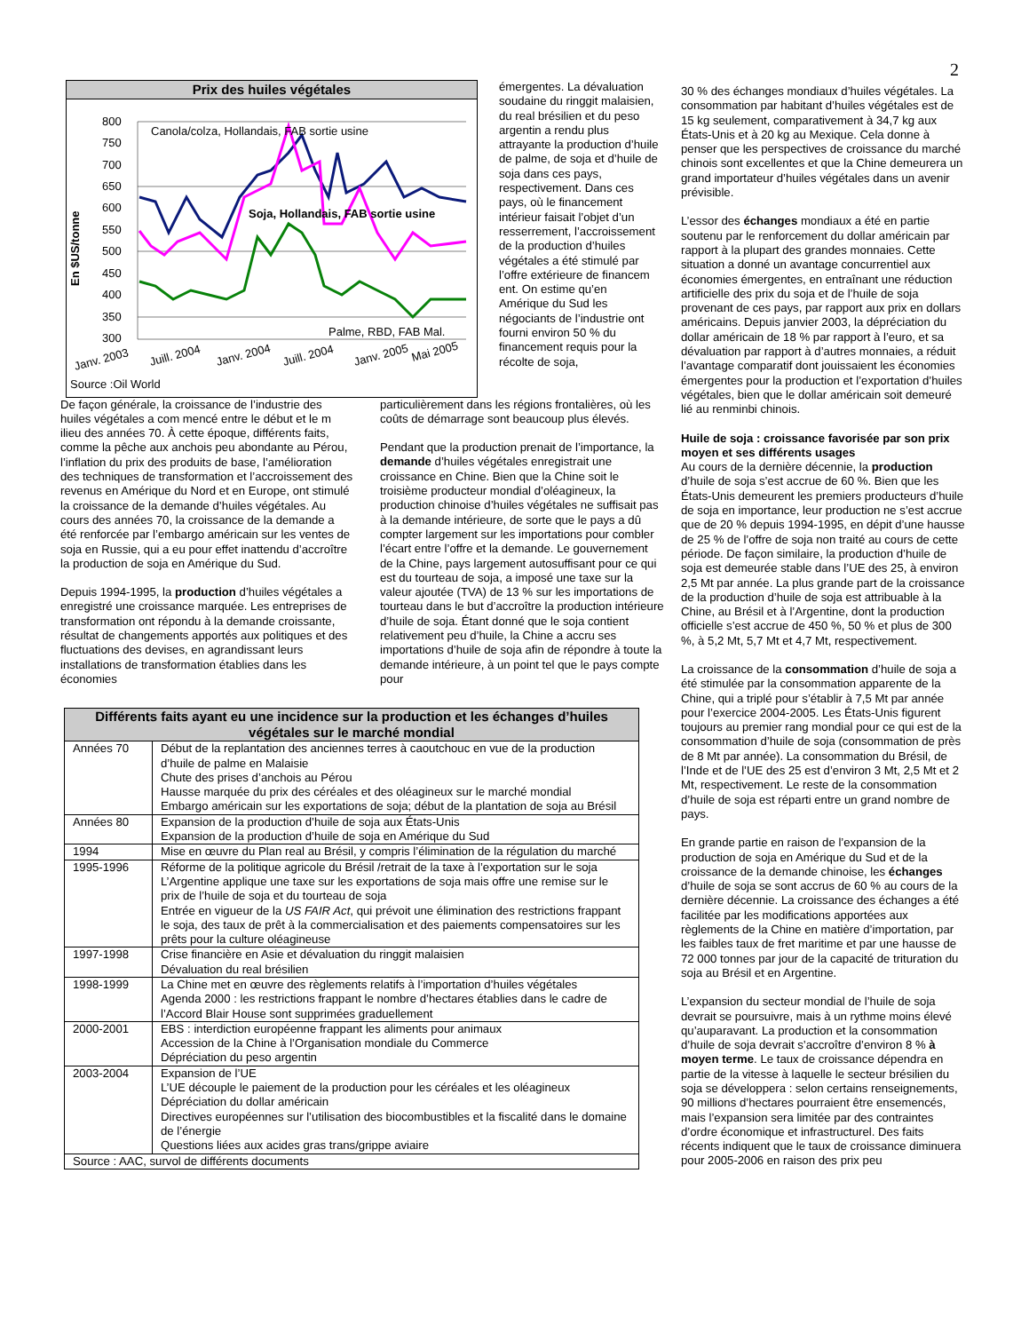2
Prix des huiles végétales
En $US/tonne
800
750
700
650
600
550
500
450
400
350
300
Canola/colza, Hollandais, FAB sortie usine
Soja, Hollandais, FAB sortie usine
Palme, RBD, FAB Mal.
Janv. 2003
Juill. 2004
Janv. 2004
Juill. 2004
Janv. 2005
Mai 2005
Source :Oil World
émergentes. La dévaluation soudaine du ringgit malaisien, du real brésilien et du peso argentin a rendu plus attrayante la production d’huile de palme, de soja et d’huile de soja dans ces pays, respectivement. Dans ces pays, où le financement intérieur faisait l’objet d’un resserrement, l’accroissement de la production d’huiles végétales a été stimulé par l’offre extérieure de financem ent. On estime qu’en Amérique du Sud les négociants de l’industrie ont fourni environ 50 % du financement requis pour la récolte de soja,
De façon générale, la croissance de l’industrie des huiles végétales a com mencé entre le début et le m ilieu des années 70. À cette époque, différents faits, comme la pêche aux anchois peu abondante au Pérou, l’inflation du prix des produits de base, l’amélioration des techniques de transformation et l’accroissement des revenus en Amérique du Nord et en Europe, ont stimulé la croissance de la demande d’huiles végétales. Au cours des années 70, la croissance de la demande a été renforcée par l’embargo américain sur les ventes de soja en Russie, qui a eu pour effet inattendu d’accroître la production de soja en Amérique du Sud.
Depuis 1994-1995, la production d’huiles végétales a enregistré une croissance marquée. Les entreprises de transformation ont répondu à la demande croissante, résultat de changements apportés aux politiques et des fluctuations des devises, en agrandissant leurs installations de transformation établies dans les économies
particulièrement dans les régions frontalières, où les coûts de démarrage sont beaucoup plus élevés.
Pendant que la production prenait de l’importance, la demande d’huiles végétales enregistrait une croissance en Chine. Bien que la Chine soit le troisième producteur mondial d’oléagineux, la production chinoise d’huiles végétales ne suffisait pas à la demande intérieure, de sorte que le pays a dû compter largement sur les importations pour combler l’écart entre l’offre et la demande. Le gouvernement de la Chine, pays largement autosuffisant pour ce qui est du tourteau de soja, a imposé une taxe sur la valeur ajoutée (TVA) de 13 % sur les importations de tourteau dans le but d’accroître la production intérieure d’huile de soja. Étant donné que le soja contient relativement peu d’huile, la Chine a accru ses importations d’huile de soja afin de répondre à toute la demande intérieure, à un point tel que le pays compte pour
| Différents faits ayant eu une incidence sur la production et les échanges d’huiles végétales sur le marché mondial | |
| --- | --- |
| Années 70 | Début de la replantation des anciennes terres à caoutchouc en vue de la production d’huile de palme en Malaisie Chute des prises d’anchois au Pérou Hausse marquée du prix des céréales et des oléagineux sur le marché mondial Embargo américain sur les exportations de soja; début de la plantation de soja au Brésil |
| Années 80 | Expansion de la production d’huile de soja aux États-Unis Expansion de la production d’huile de soja en Amérique du Sud |
| 1994 | Mise en œuvre du Plan real au Brésil, y compris l’élimination de la régulation du marché |
| 1995-1996 | Réforme de la politique agricole du Brésil /retrait de la taxe à l’exportation sur le soja L’Argentine applique une taxe sur les exportations de soja mais offre une remise sur le prix de l’huile de soja et du tourteau de soja Entrée en vigueur de la US FAIR Act , qui prévoit une élimination des restrictions frappant le soja, des taux de prêt à la commercialisation et des paiements compensatoires sur les prêts pour la culture oléagineuse |
| 1997-1998 | Crise financière en Asie et dévaluation du ringgit malaisien Dévaluation du real brésilien |
| 1998-1999 | La Chine met en œuvre des règlements relatifs à l’importation d’huiles végétales Agenda 2000 : les restrictions frappant le nombre d’hectares établies dans le cadre de l’Accord Blair House sont supprimées graduellement |
| 2000-2001 | EBS : interdiction européenne frappant les aliments pour animaux Accession de la Chine à l’Organisation mondiale du Commerce Dépréciation du peso argentin |
| 2003-2004 | Expansion de l’UE L’UE découple le paiement de la production pour les céréales et les oléagineux Dépréciation du dollar américain Directives européennes sur l’utilisation des biocombustibles et la fiscalité dans le domaine de l’énergie Questions liées aux acides gras trans/grippe aviaire |
| Source : AAC, survol de différents documents | |
30 % des échanges mondiaux d’huiles végétales. La consommation par habitant d’huiles végétales est de 15 kg seulement, comparativement à 34,7 kg aux États-Unis et à 20 kg au Mexique. Cela donne à penser que les perspectives de croissance du marché chinois sont excellentes et que la Chine demeurera un grand importateur d’huiles végétales dans un avenir prévisible.
L’essor des échanges mondiaux a été en partie soutenu par le renforcement du dollar américain par rapport à la plupart des grandes monnaies. Cette situation a donné un avantage concurrentiel aux économies émergentes, en entraînant une réduction artificielle des prix du soja et de l’huile de soja provenant de ces pays, par rapport aux prix en dollars américains. Depuis janvier 2003, la dépréciation du dollar américain de 18 % par rapport à l’euro, et sa dévaluation par rapport à d’autres monnaies, a réduit l’avantage comparatif dont jouissaient les économies émergentes pour la production et l’exportation d’huiles végétales, bien que le dollar américain soit demeuré lié au renminbi chinois.
Huile de soja : croissance favorisée par son prix moyen et ses différents usages
Au cours de la dernière décennie, la production d’huile de soja s’est accrue de 60 %. Bien que les États-Unis demeurent les premiers producteurs d’huile de soja en importance, leur production ne s’est accrue que de 20 % depuis 1994-1995, en dépit d’une hausse de 25 % de l’offre de soja non traité au cours de cette période. De façon similaire, la production d’huile de soja est demeurée stable dans l’UE des 25, à environ 2,5 Mt par année. La plus grande part de la croissance de la production d’huile de soja est attribuable à la Chine, au Brésil et à l’Argentine, dont la production officielle s’est accrue de 450 %, 50 % et plus de 300 %, à 5,2 Mt, 5,7 Mt et 4,7 Mt, respectivement.
La croissance de la consommation d’huile de soja a été stimulée par la consommation apparente de la Chine, qui a triplé pour s’établir à 7,5 Mt par année pour l’exercice 2004-2005. Les États-Unis figurent toujours au premier rang mondial pour ce qui est de la consommation d’huile de soja (consommation de près de 8 Mt par année). La consommation du Brésil, de l’Inde et de l’UE des 25 est d’environ 3 Mt, 2,5 Mt et 2 Mt, respectivement. Le reste de la consommation d’huile de soja est réparti entre un grand nombre de pays.
En grande partie en raison de l’expansion de la production de soja en Amérique du Sud et de la croissance de la demande chinoise, les échanges d’huile de soja se sont accrus de 60 % au cours de la dernière décennie. La croissance des échanges a été facilitée par les modifications apportées aux règlements de la Chine en matière d’importation, par les faibles taux de fret maritime et par une hausse de 72 000 tonnes par jour de la capacité de trituration du soja au Brésil et en Argentine.
L’expansion du secteur mondial de l’huile de soja devrait se poursuivre, mais à un rythme moins élevé qu’auparavant. La production et la consommation d’huile de soja devrait s’accroître d’environ 8 % à moyen terme. Le taux de croissance dépendra en partie de la vitesse à laquelle le secteur brésilien du soja se développera : selon certains renseignements, 90 millions d’hectares pourraient être ensemencés, mais l’expansion sera limitée par des contraintes d’ordre économique et infrastructurel. Des faits récents indiquent que le taux de croissance diminuera pour 2005-2006 en raison des prix peu